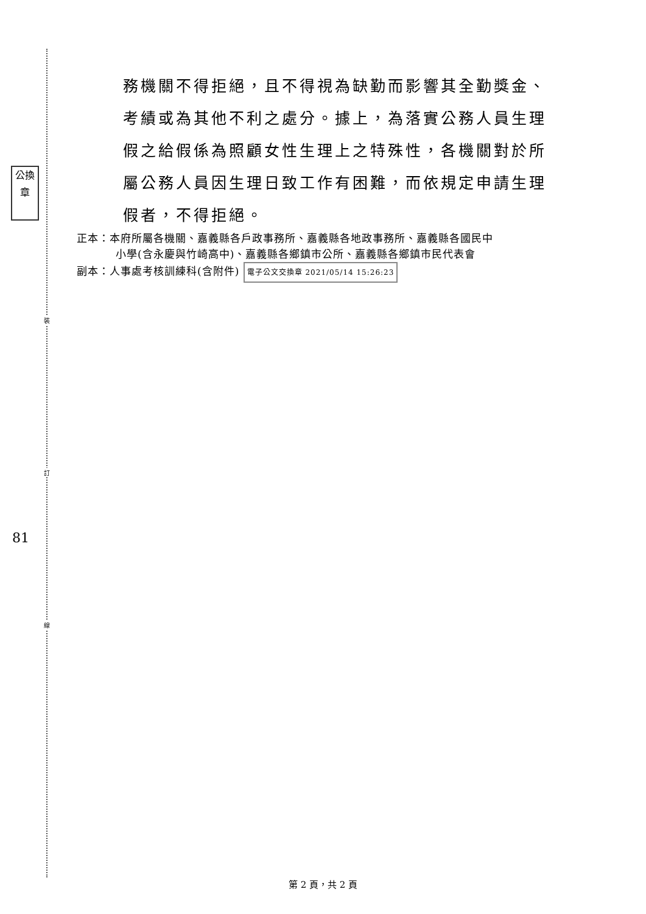公換章
裝
訂
81
線
務機關不得拒絕，且不得視為缺勤而影響其全勤獎金、考績或為其他不利之處分。據上，為落實公務人員生理假之給假係為照顧女性生理上之特殊性，各機關對於所屬公務人員因生理日致工作有困難，而依規定申請生理假者，不得拒絕。
正本：本府所屬各機關、嘉義縣各戶政事務所、嘉義縣各地政事務所、嘉義縣各國民中
小學(含永慶與竹崎高中)、嘉義縣各鄉鎮市公所、嘉義縣各鄉鎮市民代表會
副本：人事處考核訓練科(含附件) 電子公文交換章 2021/05/14 15:26:23
第 2 頁，共 2 頁